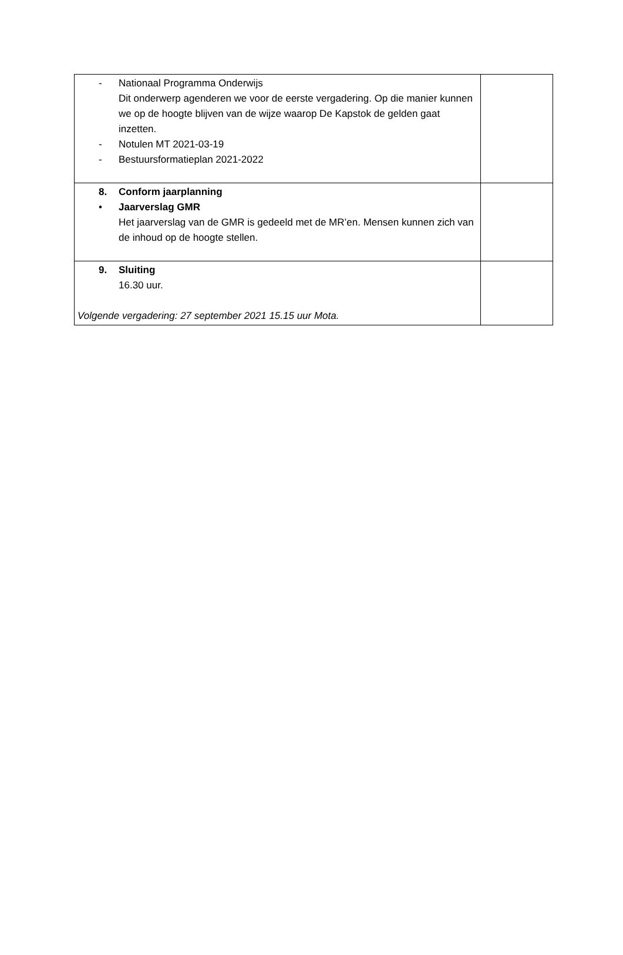| - Nationaal Programma Onderwijs Dit onderwerp agenderen we voor de eerste vergadering. Op die manier kunnen we op de hoogte blijven van de wijze waarop De Kapstok de gelden gaat inzetten. - Notulen MT 2021-03-19 - Bestuursformatieplan 2021-2022 | |
| 8. Conform jaarplanning • Jaarverslag GMR Het jaarverslag van de GMR is gedeeld met de MR’en. Mensen kunnen zich van de inhoud op de hoogte stellen. | |
| 9. Sluiting 16.30 uur. Volgende vergadering: 27 september 2021 15.15 uur Mota. | |